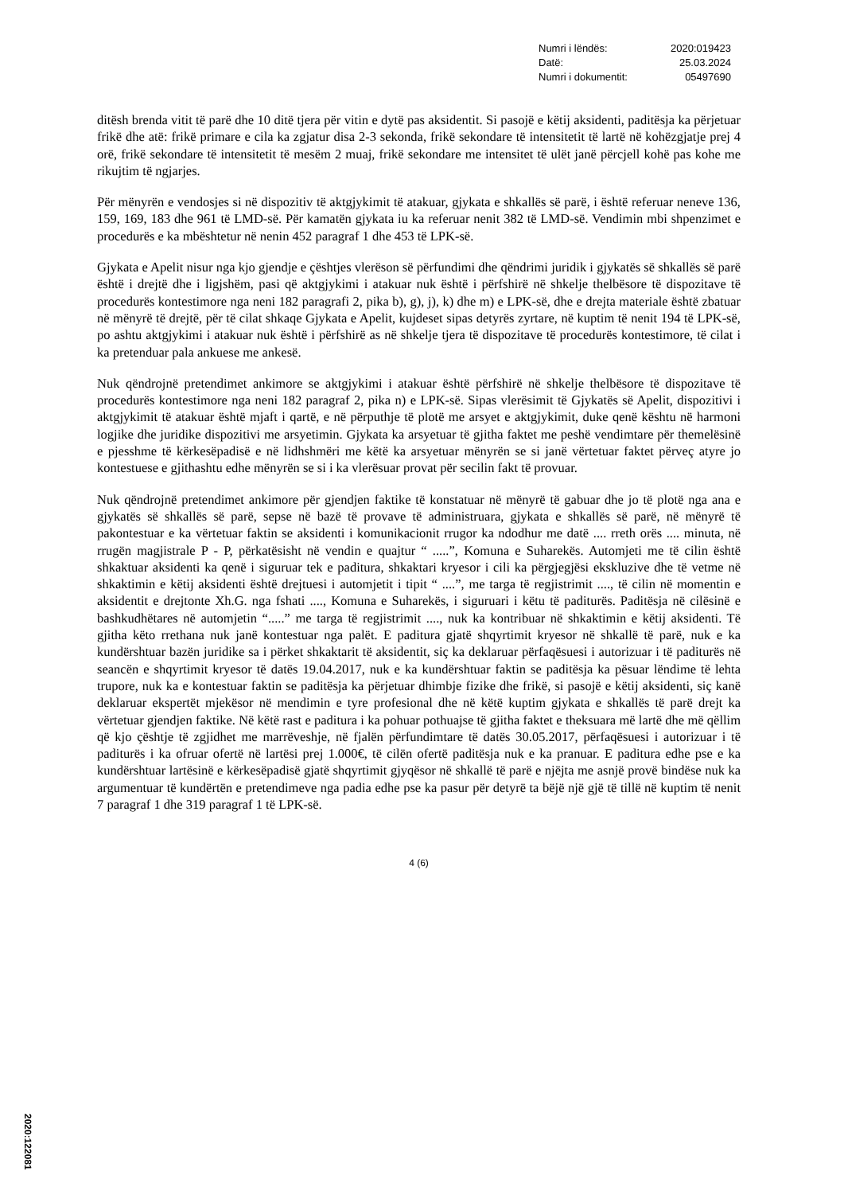| Numri i lëndës: | 2020:019423 |
| Datë: | 25.03.2024 |
| Numri i dokumentit: | 05497690 |
ditësh brenda vitit të parë dhe 10 ditë tjera për vitin e dytë pas aksidentit. Si pasojë e këtij aksidenti, paditësja ka përjetuar frikë dhe atë: frikë primare e cila ka zgjatur disa 2-3 sekonda, frikë sekondare të intensitetit të lartë në kohëzgjatje prej 4 orë, frikë sekondare të intensitetit të mesëm 2 muaj, frikë sekondare me intensitet të ulët janë përcjell kohë pas kohe me rikujtim të ngjarjes.
Për mënyrën e vendosjes si në dispozitiv të aktgjykimit të atakuar, gjykata e shkallës së parë, i është referuar neneve 136, 159, 169, 183 dhe 961 të LMD-së. Për kamatën gjykata iu ka referuar nenit 382 të LMD-së. Vendimin mbi shpenzimet e procedurës e ka mbështetur në nenin 452 paragraf 1 dhe 453 të LPK-së.
Gjykata e Apelit nisur nga kjo gjendje e çështjes vlerëson së përfundimi dhe qëndrimi juridik i gjykatës së shkallës së parë është i drejtë dhe i ligjshëm, pasi që aktgjykimi i atakuar nuk është i përfshirë në shkelje thelbësore të dispozitave të procedurës kontestimore nga neni 182 paragrafi 2, pika b), g), j), k) dhe m) e LPK-së, dhe e drejta materiale është zbatuar në mënyrë të drejtë, për të cilat shkaqe Gjykata e Apelit, kujdeset sipas detyrës zyrtare, në kuptim të nenit 194 të LPK-së, po ashtu aktgjykimi i atakuar nuk është i përfshirë as në shkelje tjera të dispozitave të procedurës kontestimore, të cilat i ka pretenduar pala ankuese me ankesë.
Nuk qëndrojnë pretendimet ankimore se aktgjykimi i atakuar është përfshirë në shkelje thelbësore të dispozitave të procedurës kontestimore nga neni 182 paragraf 2, pika n) e LPK-së. Sipas vlerësimit të Gjykatës së Apelit, dispozitivi i aktgjykimit të atakuar është mjaft i qartë, e në përputhje të plotë me arsyet e aktgjykimit, duke qenë kështu në harmoni logjike dhe juridike dispozitivi me arsyetimin. Gjykata ka arsyetuar të gjitha faktet me peshë vendimtare për themelësinë e pjesshme të kërkesëpadisë e në lidhshmëri me këtë ka arsyetuar mënyrën se si janë vërtetuar faktet përveç atyre jo kontestuese e gjithashtu edhe mënyrën se si i ka vlerësuar provat për secilin fakt të provuar.
Nuk qëndrojnë pretendimet ankimore për gjendjen faktike të konstatuar në mënyrë të gabuar dhe jo të plotë nga ana e gjykatës së shkallës së parë, sepse në bazë të provave të administruara, gjykata e shkallës së parë, në mënyrë të pakontestuar e ka vërtetuar faktin se aksidenti i komunikacionit rrugor ka ndodhur me datë .... rreth orës .... minuta, në rrugën magjistrale P - P, përkatësisht në vendin e quajtur “ .....”, Komuna e Suharekës. Automjeti me të cilin është shkaktuar aksidenti ka qenë i siguruar tek e paditura, shkaktari kryesor i cili ka përgjegjësi ekskluzive dhe të vetme në shkaktimin e këtij aksidenti është drejtuesi i automjetit i tipit “ ....”, me targa të regjistrimit ...., të cilin në momentin e aksidentit e drejtonte Xh.G. nga fshati ...., Komuna e Suharekës, i siguruari i këtu të paditurës. Paditësja në cilësinë e bashkudhëtares në automjetin “.....” me targa të regjistrimit ...., nuk ka kontribuar në shkaktimin e këtij aksidenti. Të gjitha këto rrethana nuk janë kontestuar nga palët. E paditura gjatë shqyrtimit kryesor në shkallë të parë, nuk e ka kundërshtuar bazën juridike sa i përket shkaktarit të aksidentit, siç ka deklaruar përfaqësuesi i autorizuar i të paditurës në seancën e shqyrtimit kryesor të datës 19.04.2017, nuk e ka kundërshtuar faktin se paditësja ka pësuar lëndime të lehta trupore, nuk ka e kontestuar faktin se paditësja ka përjetuar dhimbje fizike dhe frikë, si pasojë e këtij aksidenti, siç kanë deklaruar ekspertët mjekësor në mendimin e tyre profesional dhe në këtë kuptim gjykata e shkallës të parë drejt ka vërtetuar gjendjen faktike. Në këtë rast e paditura i ka pohuar pothuajse të gjitha faktet e theksuara më lartë dhe më qëllim që kjo çështje të zgjidhet me marrëveshje, në fjalën përfundimtare të datës 30.05.2017, përfaqësuesi i autorizuar i të paditurës i ka ofruar ofertë në lartësi prej 1.000€, të cilën ofertë paditësja nuk e ka pranuar. E paditura edhe pse e ka kundërshtuar lartësinë e kërkesëpadisë gjatë shqyrtimit gjyqësor në shkallë të parë e njëjta me asnjë provë bindëse nuk ka argumentuar të kundërtën e pretendimeve nga padia edhe pse ka pasur për detyrë ta bëjë një gjë të tillë në kuptim të nenit 7 paragraf 1 dhe 319 paragraf 1 të LPK-së.
4 (6)
2020:122081